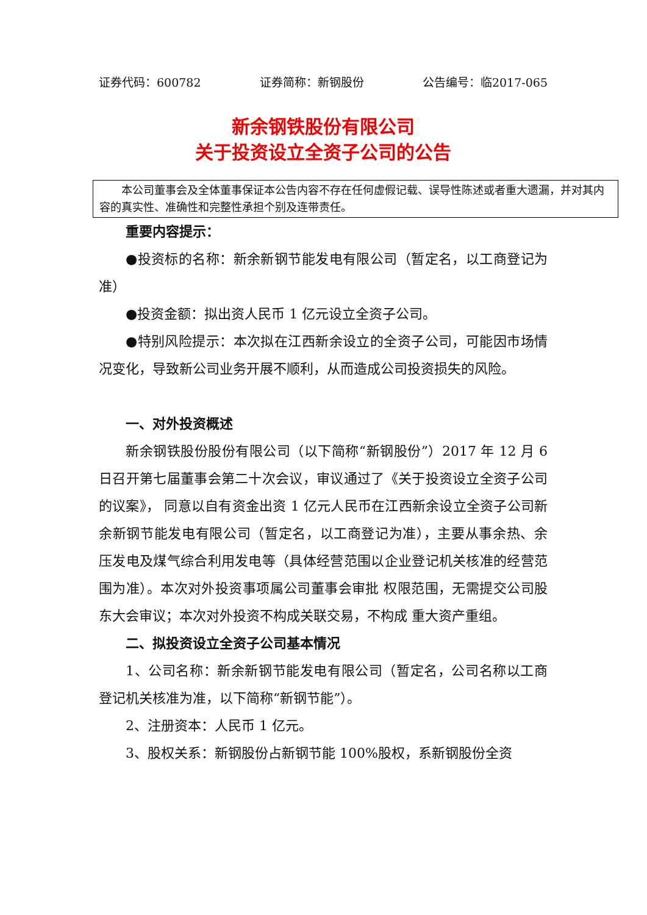证券代码：600782 证券简称：新钢股份 公告编号：临2017-065
新余钢铁股份有限公司
关于投资设立全资子公司的公告
本公司董事会及全体董事保证本公告内容不存在任何虚假记载、误导性陈述或者重大遗漏，并对其内容的真实性、准确性和完整性承担个别及连带责任。
重要内容提示：
●投资标的名称：新余新钢节能发电有限公司（暂定名，以工商登记为准）
●投资金额：拟出资人民币 1 亿元设立全资子公司。
●特别风险提示：本次拟在江西新余设立的全资子公司，可能因市场情况变化，导致新公司业务开展不顺利，从而造成公司投资损失的风险。
一、对外投资概述
新余钢铁股份股份有限公司（以下简称“新钢股份”）2017 年 12 月 6 日召开第七届董事会第二十次会议，审议通过了《关于投资设立全资子公司的议案》， 同意以自有资金出资 1 亿元人民币在江西新余设立全资子公司新余新钢节能发电有限公司（暂定名，以工商登记为准），主要从事余热、余压发电及煤气综合利用发电等（具体经营范围以企业登记机关核准的经营范围为准）。本次对外投资事项属公司董事会审批 权限范围，无需提交公司股东大会审议；本次对外投资不构成关联交易，不构成 重大资产重组。
二、拟投资设立全资子公司基本情况
1、公司名称：新余新钢节能发电有限公司（暂定名，公司名称以工商登记机关核准为准，以下简称“新钢节能”）。
2、注册资本：人民币 1 亿元。
3、股权关系：新钢股份占新钢节能 100%股权，系新钢股份全资